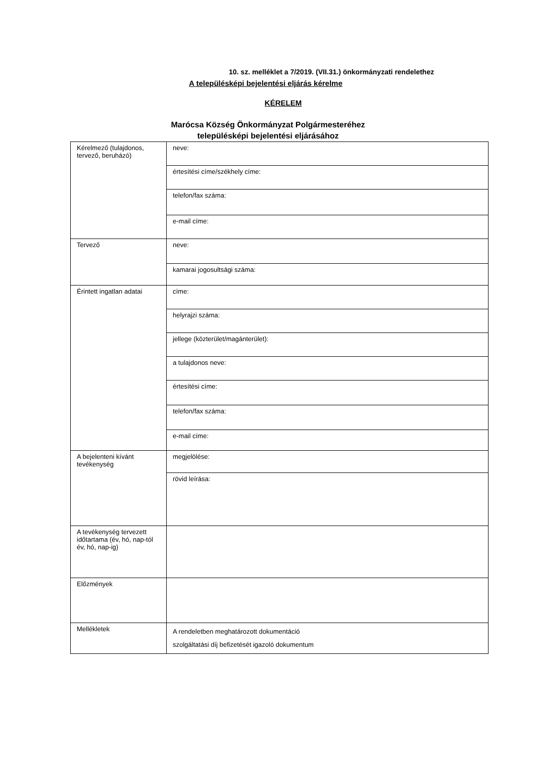10. sz. melléklet a 7/2019. (VII.31.) önkormányzati rendelethez
A településképi bejelentési eljárás kérelme
KÉRELEM
Marócsa Község Önkormányzat Polgármesteréhez
településképi bejelentési eljárásához
| Kérelmező (tulajdonos, tervező, beruházó) | neve: |
| | értesítési címe/székhely címe: |
| | telefon/fax száma: |
| | e-mail címe: |
| Tervező | neve: |
| | kamarai jogosultsági száma: |
| Érintett ingatlan adatai | címe: |
| | helyrajzi száma: |
| | jellege (közterület/magánterület): |
| | a tulajdonos neve: |
| | értesítési címe: |
| | telefon/fax száma: |
| | e-mail címe: |
| A bejelenteni kívánt tevékenység | megjelölése: |
| | rövid leírása: |
| A tevékenység tervezett időtartama (év, hó, nap-tól év, hó, nap-ig) | |
| Előzmények | |
| Mellékletek | A rendeletben meghatározott dokumentáció szolgáltatási díj befizetését igazoló dokumentum |